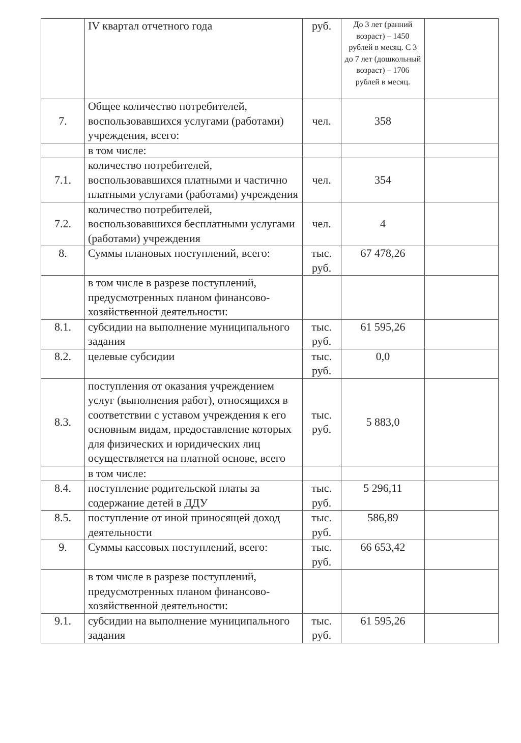| | IV квартал отчетного года | руб. | До 3 лет (ранний возраст) – 1450 рублей в месяц. С 3 до 7 лет (дошкольный возраст) – 1706 рублей в месяц. | |
| 7. | Общее количество потребителей, воспользовавшихся услугами (работами) учреждения, всего: | чел. | 358 | |
| | в том числе: | | | |
| 7.1. | количество потребителей, воспользовавшихся платными и частично платными услугами (работами) учреждения | чел. | 354 | |
| 7.2. | количество потребителей, воспользовавшихся бесплатными услугами (работами) учреждения | чел. | 4 | |
| 8. | Суммы плановых поступлений, всего: | тыс. руб. | 67 478,26 | |
| | в том числе в разрезе поступлений, предусмотренных планом финансово-хозяйственной деятельности: | | | |
| 8.1. | субсидии на выполнение муниципального задания | тыс. руб. | 61 595,26 | |
| 8.2. | целевые субсидии | тыс. руб. | 0,0 | |
| 8.3. | поступления от оказания учреждением услуг (выполнения работ), относящихся в соответствии с уставом учреждения к его основным видам, предоставление которых для физических и юридических лиц осуществляется на платной основе, всего | тыс. руб. | 5 883,0 | |
| | в том числе: | | | |
| 8.4. | поступление родительской платы за содержание детей в ДДУ | тыс. руб. | 5 296,11 | |
| 8.5. | поступление от иной приносящей доход деятельности | тыс. руб. | 586,89 | |
| 9. | Суммы кассовых поступлений, всего: | тыс. руб. | 66 653,42 | |
| | в том числе в разрезе поступлений, предусмотренных планом финансово-хозяйственной деятельности: | | | |
| 9.1. | субсидии на выполнение муниципального задания | тыс. руб. | 61 595,26 | |